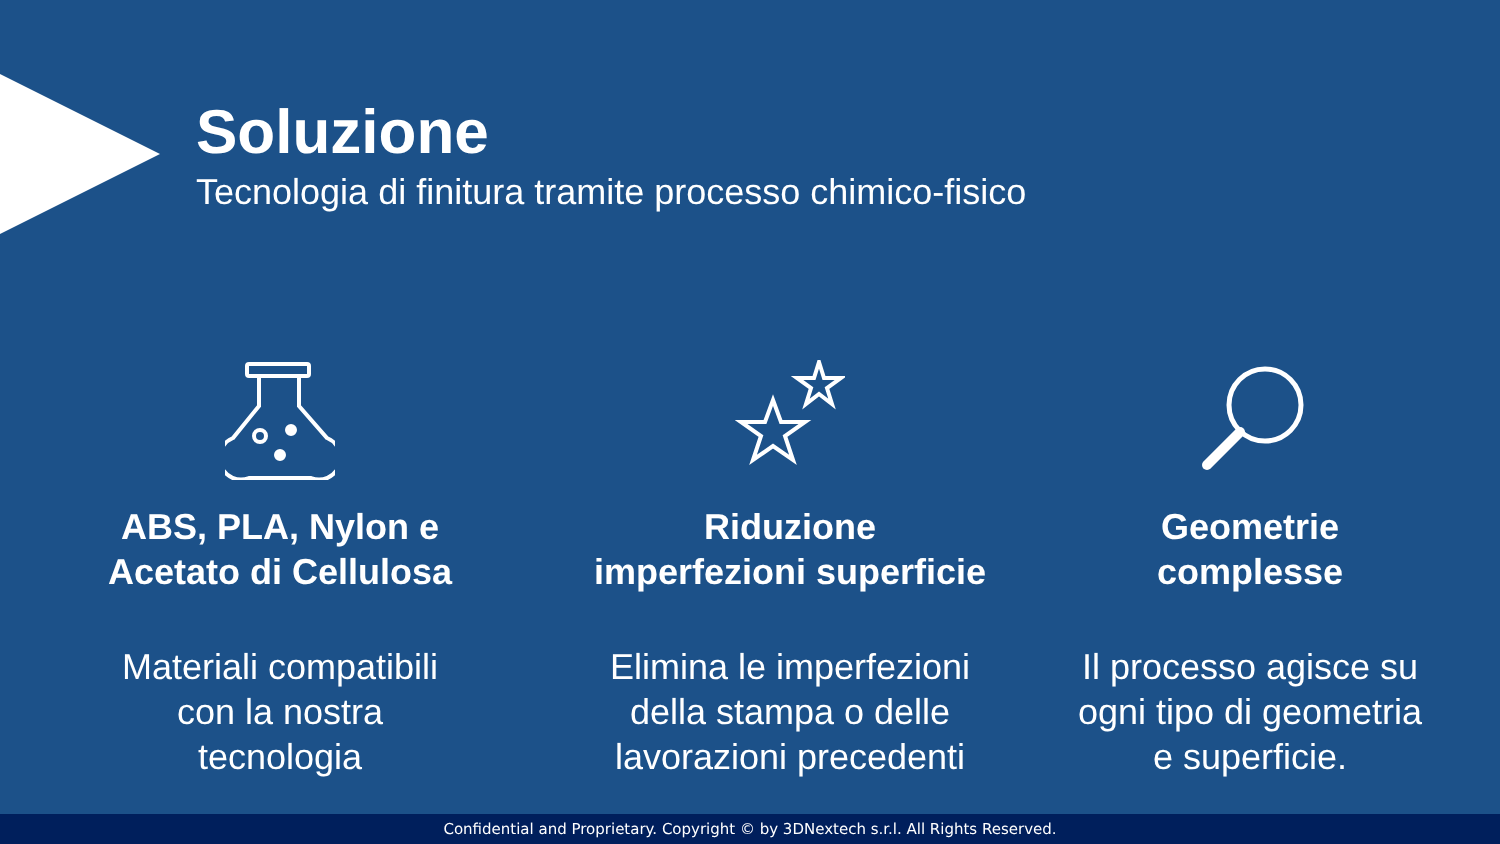Soluzione
Tecnologia di finitura tramite processo chimico-fisico
ABS, PLA, Nylon e
Acetato di Cellulosa
Materiali compatibili
con la nostra
tecnologia
Riduzione
imperfezioni superficie
Elimina le imperfezioni
della stampa o delle
lavorazioni precedenti
Geometrie
complesse
Il processo agisce su
ogni tipo di geometria
e superficie.
Confidential and Proprietary. Copyright © by 3DNextech s.r.l. All Rights Reserved.